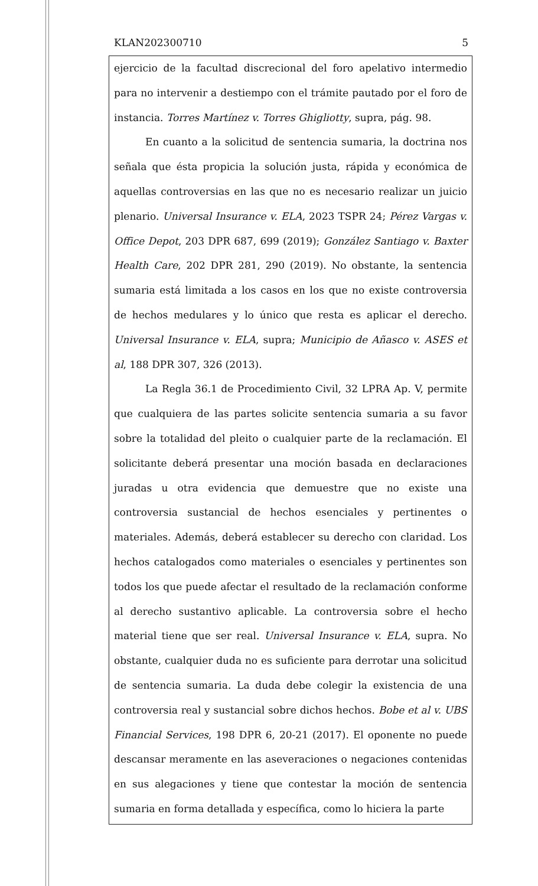KLAN202300710 5
ejercicio de la facultad discrecional del foro apelativo intermedio para no intervenir a destiempo con el trámite pautado por el foro de instancia. Torres Martínez v. Torres Ghigliotty, supra, pág. 98.
En cuanto a la solicitud de sentencia sumaria, la doctrina nos señala que ésta propicia la solución justa, rápida y económica de aquellas controversias en las que no es necesario realizar un juicio plenario. Universal Insurance v. ELA, 2023 TSPR 24; Pérez Vargas v. Office Depot, 203 DPR 687, 699 (2019); González Santiago v. Baxter Health Care, 202 DPR 281, 290 (2019). No obstante, la sentencia sumaria está limitada a los casos en los que no existe controversia de hechos medulares y lo único que resta es aplicar el derecho. Universal Insurance v. ELA, supra; Municipio de Añasco v. ASES et al, 188 DPR 307, 326 (2013).
La Regla 36.1 de Procedimiento Civil, 32 LPRA Ap. V, permite que cualquiera de las partes solicite sentencia sumaria a su favor sobre la totalidad del pleito o cualquier parte de la reclamación. El solicitante deberá presentar una moción basada en declaraciones juradas u otra evidencia que demuestre que no existe una controversia sustancial de hechos esenciales y pertinentes o materiales. Además, deberá establecer su derecho con claridad. Los hechos catalogados como materiales o esenciales y pertinentes son todos los que puede afectar el resultado de la reclamación conforme al derecho sustantivo aplicable. La controversia sobre el hecho material tiene que ser real. Universal Insurance v. ELA, supra. No obstante, cualquier duda no es suficiente para derrotar una solicitud de sentencia sumaria. La duda debe colegir la existencia de una controversia real y sustancial sobre dichos hechos. Bobe et al v. UBS Financial Services, 198 DPR 6, 20-21 (2017). El oponente no puede descansar meramente en las aseveraciones o negaciones contenidas en sus alegaciones y tiene que contestar la moción de sentencia sumaria en forma detallada y específica, como lo hiciera la parte